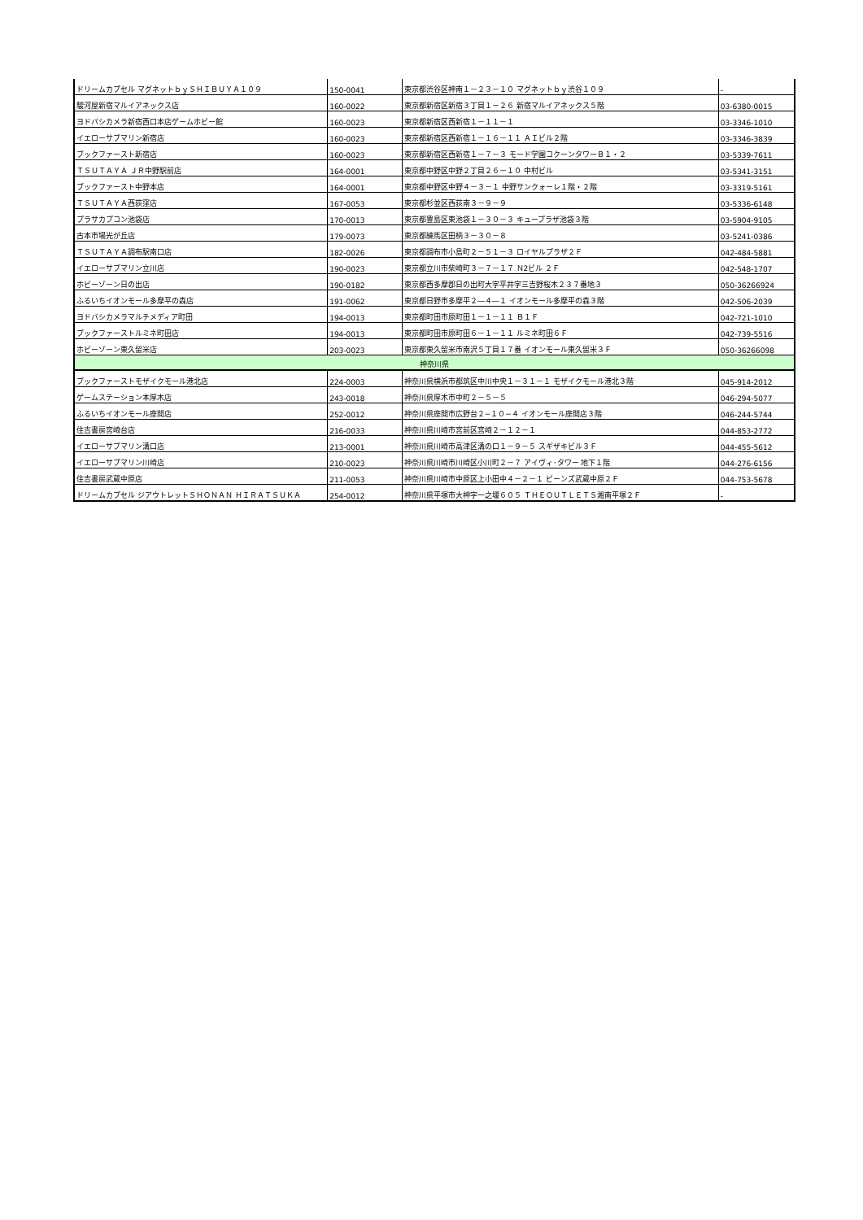| ドリームカプセル マグネットｂｙＳＨＩＢＵＹＡ１０９ | 150-0041 | 東京都渋谷区神南１－２３－１０ マグネットｂｙ渋谷１０９ | - |
| 駿河屋新宿マルイアネックス店 | 160-0022 | 東京都新宿区新宿３丁目１－２６ 新宿マルイアネックス５階 | 03-6380-0015 |
| ヨドバシカメラ新宿西口本店ゲームホビー館 | 160-0023 | 東京都新宿区西新宿１－１１－１ | 03-3346-1010 |
| イエローサブマリン新宿店 | 160-0023 | 東京都新宿区西新宿１－１６－１１ ＡＩビル２階 | 03-3346-3839 |
| ブックファースト新宿店 | 160-0023 | 東京都新宿区西新宿１－７－３ モード学園コクーンタワーＢ１・２ | 03-5339-7611 |
| ＴＳＵＴＡＹＡ ＪＲ中野駅前店 | 164-0001 | 東京都中野区中野２丁目２６－１０ 中村ビル | 03-5341-3151 |
| ブックファースト中野本店 | 164-0001 | 東京都中野区中野４－３－１ 中野サンクォーレ１階・２階 | 03-3319-5161 |
| ＴＳＵＴＡＹＡ西荻窪店 | 167-0053 | 東京都杉並区西荻南３－９－９ | 03-5336-6148 |
| プラサカプコン池袋店 | 170-0013 | 東京都豊島区東池袋１－３０－３ キュープラザ池袋３階 | 03-5904-9105 |
| 古本市場光が丘店 | 179-0073 | 東京都練馬区田柄３－３０－８ | 03-5241-0386 |
| ＴＳＵＴＡＹＡ調布駅南口店 | 182-0026 | 東京都調布市小島町２－５１－３ ロイヤルプラザ２Ｆ | 042-484-5881 |
| イエローサブマリン立川店 | 190-0023 | 東京都立川市柴崎町３－７－１７ Ｎ2ビル ２Ｆ | 042-548-1707 |
| ホビーゾーン日の出店 | 190-0182 | 東京都西多摩郡日の出町大字平井字三吉野桜木２３７番地３ | 050-36266924 |
| ふるいちイオンモール多摩平の森店 | 191-0062 | 東京都日野市多摩平２―４―１ イオンモール多摩平の森３階 | 042-506-2039 |
| ヨドバシカメラマルチメディア町田 | 194-0013 | 東京都町田市原町田１－１－１１ Ｂ１Ｆ | 042-721-1010 |
| ブックファーストルミネ町田店 | 194-0013 | 東京都町田市原町田６－１－１１ ルミネ町田６Ｆ | 042-739-5516 |
| ホビーゾーン東久留米店 | 203-0023 | 東京都東久留米市南沢５丁目１７番 イオンモール東久留米３Ｆ | 050-36266098 |
| 神奈川県 | | | |
| ブックファーストモザイクモール港北店 | 224-0003 | 神奈川県横浜市都筑区中川中央１－３１－１ モザイクモール港北３階 | 045-914-2012 |
| ゲームステーション本厚木店 | 243-0018 | 神奈川県厚木市中町２－５－５ | 046-294-5077 |
| ふるいちイオンモール座間店 | 252-0012 | 神奈川県座間市広野台２−１０−４ イオンモール座間店３階 | 046-244-5744 |
| 住吉書房宮崎台店 | 216-0033 | 神奈川県川崎市宮前区宮崎２－１２－１ | 044-853-2772 |
| イエローサブマリン溝口店 | 213-0001 | 神奈川県川崎市高津区溝の口１－９－５ スギザキビル３Ｆ | 044-455-5612 |
| イエローサブマリン川崎店 | 210-0023 | 神奈川県川崎市川崎区小川町２－７ アイヴィ･タワー 地下１階 | 044-276-6156 |
| 住吉書房武蔵中原店 | 211-0053 | 神奈川県川崎市中原区上小田中４－２－１ ビーンズ武蔵中原２Ｆ | 044-753-5678 |
| ドリームカプセル ジアウトレットＳＨＯＮＡＮ ＨＩＲＡＴＳＵＫＡ | 254-0012 | 神奈川県平塚市大神字一之堰６０５ ＴＨＥＯＵＴＬＥＴＳ湘南平塚２Ｆ | - |